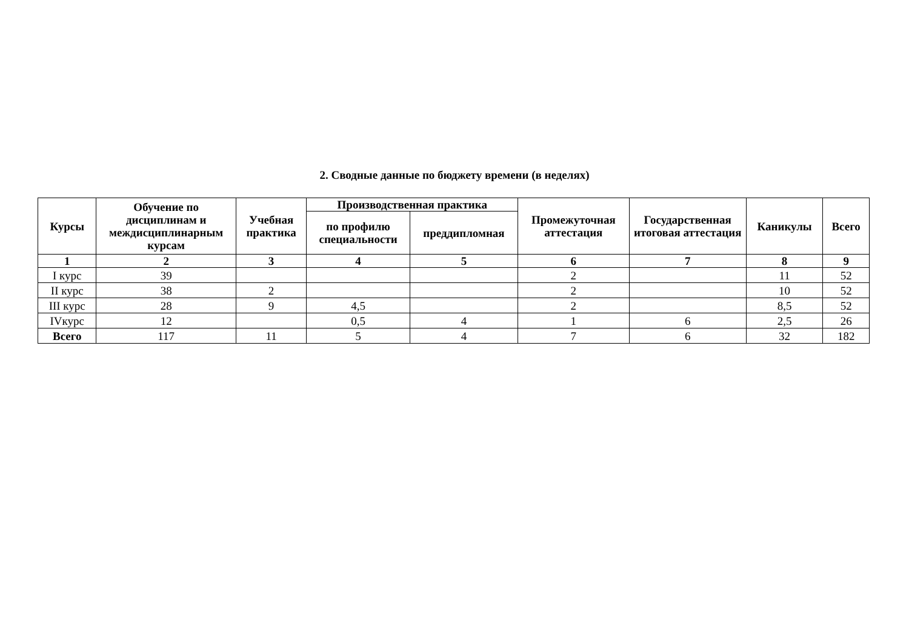2. Сводные данные по бюджету времени (в неделях)
| Курсы | Обучение по дисциплинам и междисциплинарным курсам | Учебная практика | Производственная практика | | Промежуточная аттестация | Государственная итоговая аттестация | Каникулы | Всего |
| --- | --- | --- | --- | --- | --- | --- | --- | --- |
| | | | по профилю специальности | преддипломная | | | | |
| 1 | 2 | 3 | 4 | 5 | 6 | 7 | 8 | 9 |
| I курс | 39 | | | | 2 | | 11 | 52 |
| II курс | 38 | 2 | | | 2 | | 10 | 52 |
| III курс | 28 | 9 | 4,5 | | 2 | | 8,5 | 52 |
| IVкурс | 12 | | 0,5 | 4 | 1 | 6 | 2,5 | 26 |
| Всего | 117 | 11 | 5 | 4 | 7 | 6 | 32 | 182 |